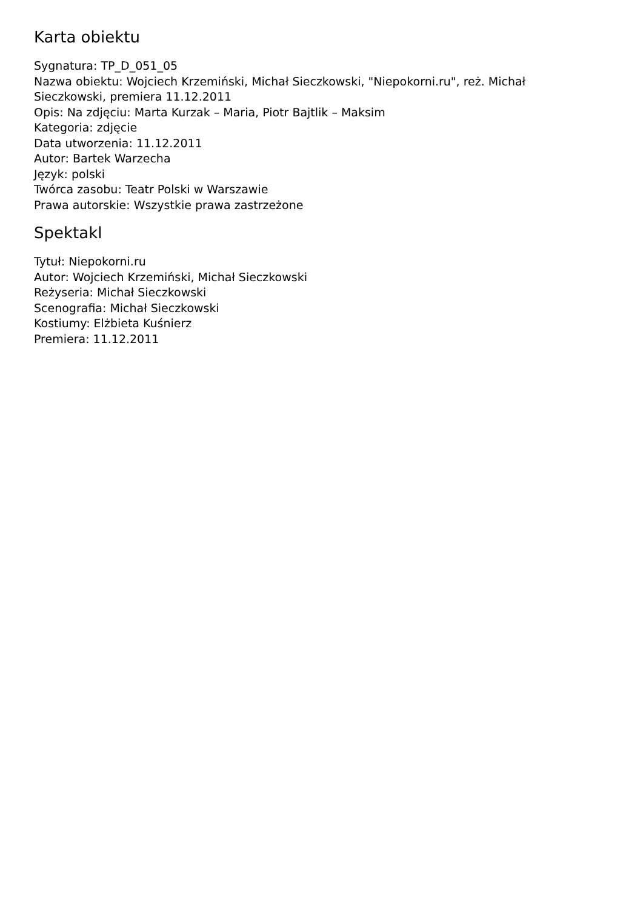Karta obiektu
Sygnatura: TP_D_051_05
Nazwa obiektu: Wojciech Krzemiński, Michał Sieczkowski, "Niepokorni.ru", reż. Michał Sieczkowski, premiera 11.12.2011
Opis: Na zdjęciu: Marta Kurzak – Maria, Piotr Bajtlik – Maksim
Kategoria: zdjęcie
Data utworzenia: 11.12.2011
Autor: Bartek Warzecha
Język: polski
Twórca zasobu: Teatr Polski w Warszawie
Prawa autorskie: Wszystkie prawa zastrzeżone
Spektakl
Tytuł: Niepokorni.ru
Autor: Wojciech Krzemiński, Michał Sieczkowski
Reżyseria: Michał Sieczkowski
Scenografia: Michał Sieczkowski
Kostiumy: Elżbieta Kuśnierz
Premiera: 11.12.2011